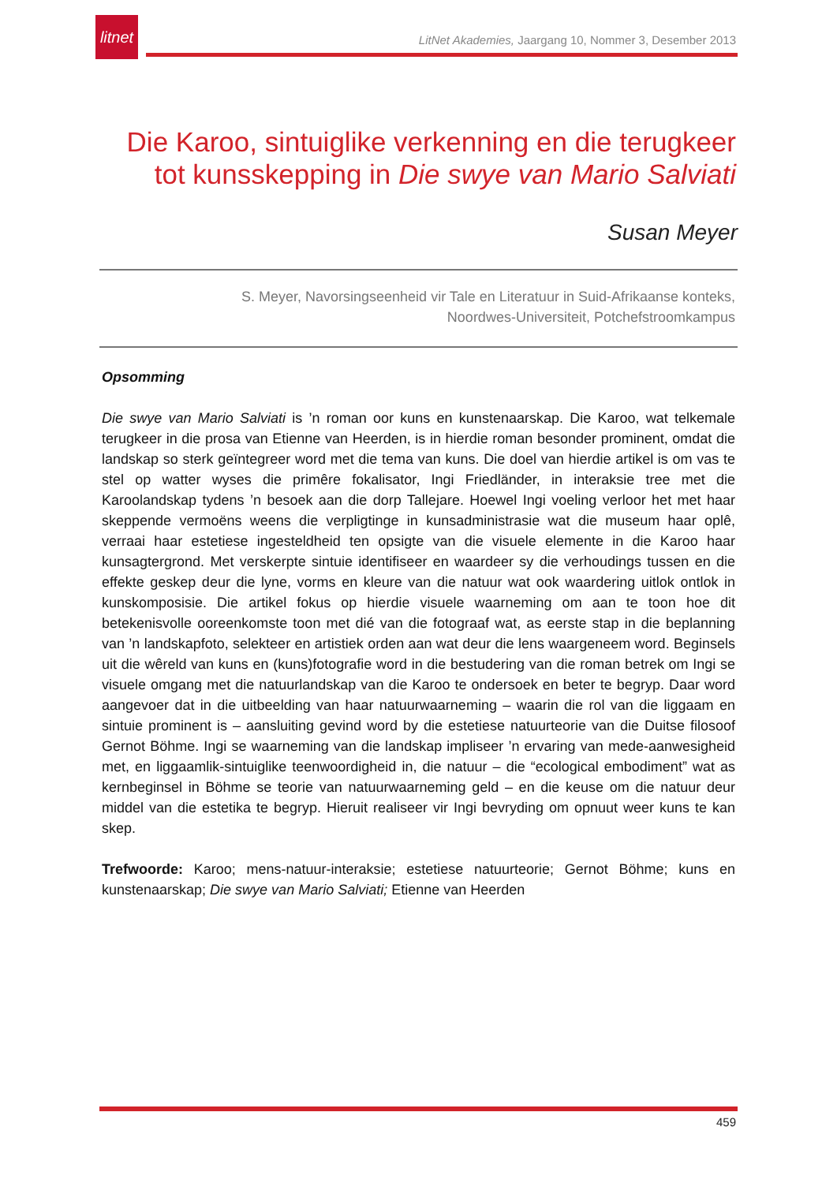litnet
LitNet Akademies, Jaargang 10, Nommer 3, Desember 2013
Die Karoo, sintuiglike verkenning en die terugkeer tot kunsskepping in Die swye van Mario Salviati
Susan Meyer
S. Meyer, Navorsingseenheid vir Tale en Literatuur in Suid-Afrikaanse konteks,
Noordwes-Universiteit, Potchefstroomkampus
Opsomming
Die swye van Mario Salviati is ’n roman oor kuns en kunstenaarskap. Die Karoo, wat telkemale terugkeer in die prosa van Etienne van Heerden, is in hierdie roman besonder prominent, omdat die landskap so sterk geïntegreer word met die tema van kuns. Die doel van hierdie artikel is om vas te stel op watter wyses die primêre fokalisator, Ingi Friedländer, in interaksie tree met die Karoolandskap tydens ’n besoek aan die dorp Tallejare. Hoewel Ingi voeling verloor het met haar skeppende vermoëns weens die verpligtinge in kunsadministrasie wat die museum haar oplê, verraai haar estetiese ingesteldheid ten opsigte van die visuele elemente in die Karoo haar kunsagtergrond. Met verskerpte sintuie identifiseer en waardeer sy die verhoudings tussen en die effekte geskep deur die lyne, vorms en kleure van die natuur wat ook waardering uitlok ontlok in kunskomposisie. Die artikel fokus op hierdie visuele waarneming om aan te toon hoe dit betekenisvolle ooreenkomste toon met dié van die fotograaf wat, as eerste stap in die beplanning van ’n landskapfoto, selekteer en artistiek orden aan wat deur die lens waargeneem word. Beginsels uit die wêreld van kuns en (kuns)fotografie word in die bestudering van die roman betrek om Ingi se visuele omgang met die natuurlandskap van die Karoo te ondersoek en beter te begryp. Daar word aangevoer dat in die uitbeelding van haar natuurwaarneming – waarin die rol van die liggaam en sintuie prominent is – aansluiting gevind word by die estetiese natuurteorie van die Duitse filosoof Gernot Böhme. Ingi se waarneming van die landskap impliseer ’n ervaring van mede-aanwesigheid met, en liggaamlik-sintuiglike teenwoordigheid in, die natuur – die “ecological embodiment” wat as kernbeginsel in Böhme se teorie van natuurwaarneming geld – en die keuse om die natuur deur middel van die estetika te begryp. Hieruit realiseer vir Ingi bevryding om opnuut weer kuns te kan skep.
Trefwoorde: Karoo; mens-natuur-interaksie; estetiese natuurteorie; Gernot Böhme; kuns en kunstenaarskap; Die swye van Mario Salviati; Etienne van Heerden
459